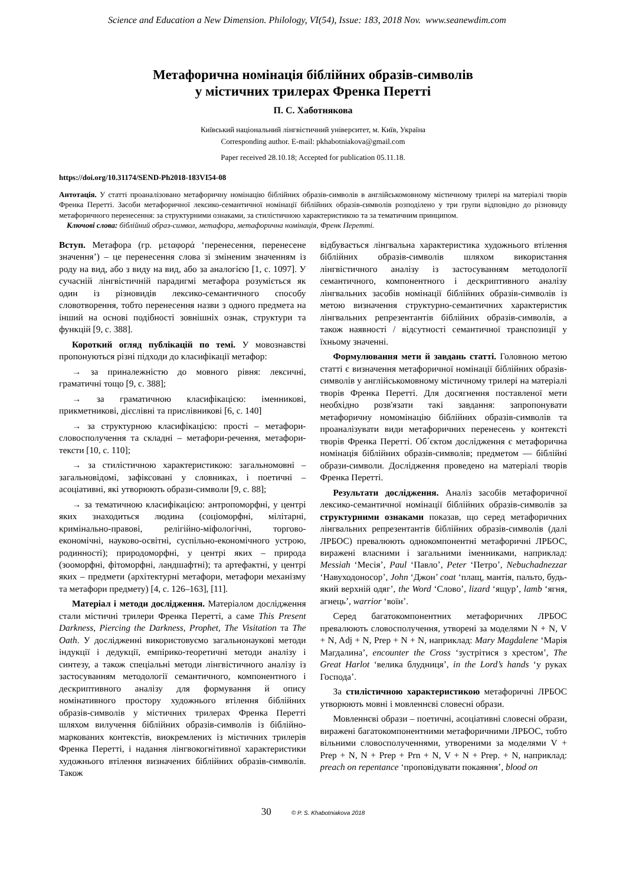Science and Education a New Dimension. Philology, VI(54), Issue: 183, 2018 Nov. www.seanewdim.com
Метафорична номінація біблійних образів-символів
у містичних трилерах Френка Перетті
П. С. Хаботнякова
Київський національний лінгвістичний університет, м. Київ, Україна
Corresponding author. E-mail: pkhabotniakova@gmail.com
Paper received 28.10.18; Accepted for publication 05.11.18.
https://doi.org/10.31174/SEND-Ph2018-183VI54-08
Антотація. У статті проаналізовано метафоричну номінацію біблійних образів-символів в англійськомовному містичному трилері на матеріалі творів Френка Перетті. Засоби метафоричної лексико-семантичної номінації біблійних образів-символів розподілено у три групи відповідно до різновиду метафоричного перенесення: за структурними ознаками, за стилістичною характеристикою та за тематичним принципом.
Ключові слова: біблійний образ-символ, метафора, метафорична номінація, Френк Перетті.
Вступ. Метафора (гр. μεταφορά ‘перенесення, перенесене значення’) – це перенесення слова зі зміненим значенням із роду на вид, або з виду на вид, або за аналогією [1, с. 1097]. У сучасній лінгвістичній парадигмі метафора розуміється як один із різновидів лексико-семантичного способу словотворення, тобто перенесення назви з одного предмета на інший на основі подібності зовнішніх ознак, структури та функцій [9, с. 388].
Короткий огляд публікацій по темі. У мовознавстві пропонуються різні підходи до класифікації метафор:
→ за приналежністю до мовного рівня: лексичні, граматичні тощо [9, с. 388];
→ за граматичною класифікацією: іменникові, прикметникові, дієслівні та прислівникові [6, с. 140]
→ за структурною класифікацією: прості – метафори-словосполучення та складні – метафори-речення, метафори-тексти [10, с. 110];
→ за стилістичною характеристикою: загальномовні – загальновідомі, зафіксовані у словниках, і поетичні – асоціативні, які утворюють образи-символи [9, с. 88];
→ за тематичною класифікацією: антропоморфні, у центрі яких знаходиться людина (соціоморфні, мілітарні, кримінально-правові, релігійно-міфологічні, торгово-економічні, науково-освітні, суспільно-економічного устрою, родинності); природоморфні, у центрі яких – природа (зооморфні, фітоморфні, ландшафтні); та артефактні, у центрі яких – предмети (архітектурні метафори, метафори механізму та метафори предмету) [4, с. 126–163], [11].
Матеріал і методи дослідження. Матеріалом дослідження стали містичні трилери Френка Перетті, а саме This Present Darkness, Piercing the Darkness, Prophet, The Visitation та The Oath. У дослідженні використовуємо загальнонаукові методи індукції і дедукції, емпірико-теоретичні методи аналізу і синтезу, а також спеціальні методи лінгвістичного аналізу із застосуванням методології семантичного, компонентного і дескриптивного аналізу для формування й опису номінативного простору художнього втілення біблійних образів-символів у містичних трилерах Френка Перетті шляхом вилучення біблійних образів-символів із біблійно-маркованих контекстів, виокремлених із містичних трилерів Френка Перетті, і надання лінгвокогнітивної характеристики художнього втілення визначених біблійних образів-символів. Також
відбувається лінгвальна характеристика художнього втілення біблійних образів-символів шляхом використання лінгвістичного аналізу із застосуванням методології семантичного, компонентного і дескриптивного аналізу лінгвальних засобів номінації біблійних образів-символів із метою визначення структурно-семантичних характеристик лінгвальних репрезентантів біблійних образів-символів, а також наявності / відсутності семантичної транспозиції у їхньому значенні.
Формулювання мети й завдань статті. Головною метою статті є визначення метафоричної номінації біблійних образів-символів у англійськомовному містичному трилері на матеріалі творів Френка Перетті. Для досягнення поставленої мети необхідно розв'язати такі завдання: запропонувати метафоричну номомінацію біблійних образів-символів та проаналізувати види метафоричних перенесень у контексті творів Френка Перетті. Об´єктом дослідження є метафорична номінація біблійних образів-символів; предметом — біблійні образи-символи. Дослідження проведено на матеріалі творів Френка Перетті.
Результати дослідження. Аналіз засобів метафоричної лексико-семантичної номінації біблійних образів-символів за структурними ознаками показав, що серед метафоричних лінгвальних репрезентантів біблійних образів-символів (далі ЛРБОС) превалюють однокомпонентні метафоричні ЛРБОС, виражені власними і загальними іменниками, наприклад: Messiah ‘Месія’, Paul ‘Павло’, Peter ‘Петро’, Nebuchadnezzar ‘Навуходоносор’, John ‘Джон’ coat ‘плащ, мантія, пальто, будь-який верхній одяг’, the Word ‘Слово’, lizard ‘ящур’, lamb ‘ягня, агнець’, warrior ‘воїн’.
Серед багатокомпонентних метафоричних ЛРБОС превалюють словосполучення, утворені за моделями N + N, V + N, Adj + N, Prep + N + N, наприклад: Mary Magdalene ‘Марія Магдалина’, encounter the Cross ‘зустрітися з хрестом’, The Great Harlot ‘велика блудниця’, in the Lord’s hands ‘у руках Господа’.
За стилістичною характеристикою метафоричні ЛРБОС утворюють мовні і мовленнєві словесні образи.
Мовленнєві образи – поетичні, асоціативні словесні образи, виражені багатокомпонентними метафоричними ЛРБОС, тобто вільними словосполученнями, утвореними за моделями V + Prep + N, N + Prep + Prn + N, V + N + Prep. + N, наприклад: preach on repentance ‘проповідувати покаяння’, blood on
30 © P. S. Khabotniakova 2018